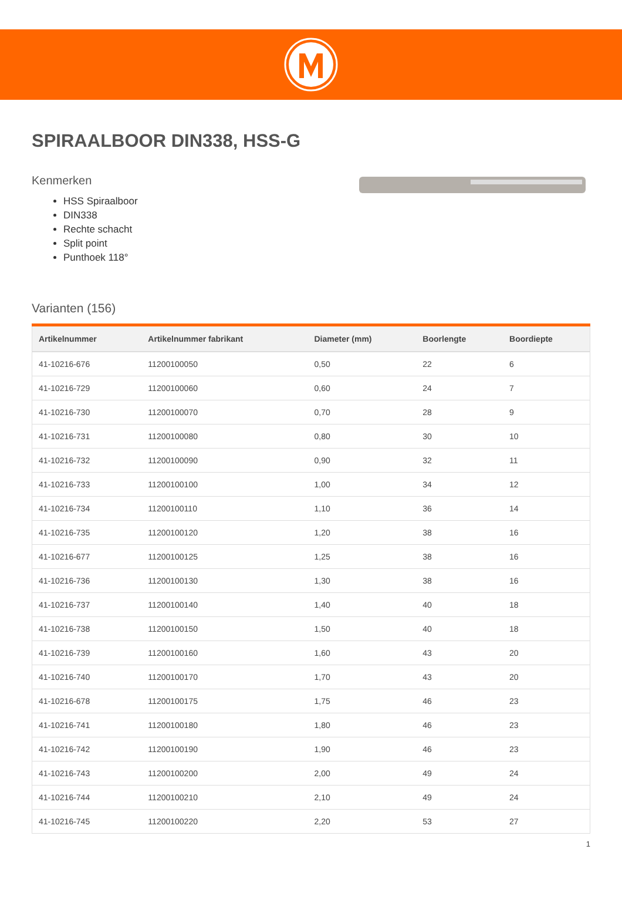SPIRAALBOOR DIN338, HSS-G
Kenmerken
HSS Spiraalboor
DIN338
Rechte schacht
Split point
Punthoek 118°
Varianten (156)
| Artikelnummer | Artikelnummer fabrikant | Diameter (mm) | Boorlengte | Boordiepte |
| --- | --- | --- | --- | --- |
| 41-10216-676 | 11200100050 | 0,50 | 22 | 6 |
| 41-10216-729 | 11200100060 | 0,60 | 24 | 7 |
| 41-10216-730 | 11200100070 | 0,70 | 28 | 9 |
| 41-10216-731 | 11200100080 | 0,80 | 30 | 10 |
| 41-10216-732 | 11200100090 | 0,90 | 32 | 11 |
| 41-10216-733 | 11200100100 | 1,00 | 34 | 12 |
| 41-10216-734 | 11200100110 | 1,10 | 36 | 14 |
| 41-10216-735 | 11200100120 | 1,20 | 38 | 16 |
| 41-10216-677 | 11200100125 | 1,25 | 38 | 16 |
| 41-10216-736 | 11200100130 | 1,30 | 38 | 16 |
| 41-10216-737 | 11200100140 | 1,40 | 40 | 18 |
| 41-10216-738 | 11200100150 | 1,50 | 40 | 18 |
| 41-10216-739 | 11200100160 | 1,60 | 43 | 20 |
| 41-10216-740 | 11200100170 | 1,70 | 43 | 20 |
| 41-10216-678 | 11200100175 | 1,75 | 46 | 23 |
| 41-10216-741 | 11200100180 | 1,80 | 46 | 23 |
| 41-10216-742 | 11200100190 | 1,90 | 46 | 23 |
| 41-10216-743 | 11200100200 | 2,00 | 49 | 24 |
| 41-10216-744 | 11200100210 | 2,10 | 49 | 24 |
| 41-10216-745 | 11200100220 | 2,20 | 53 | 27 |
1